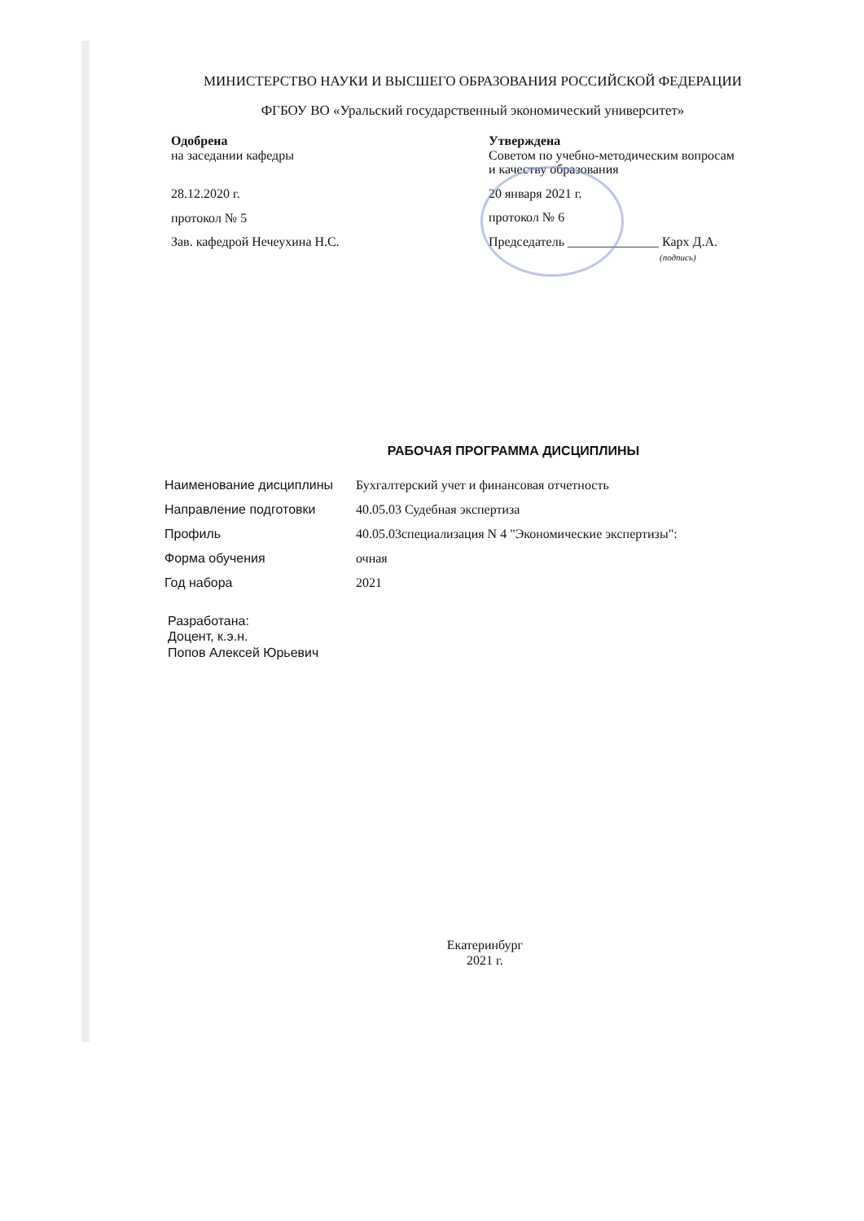МИНИСТЕРСТВО НАУКИ И ВЫСШЕГО ОБРАЗОВАНИЯ РОССИЙСКОЙ ФЕДЕРАЦИИ
ФГБОУ ВО «Уральский государственный экономический университет»
Одобрена
на заседании кафедры
28.12.2020 г.
протокол № 5
Зав. кафедрой Нечеухина Н.С.
Утверждена
Советом по учебно-методическим вопросам
и качеству образования
20 января 2021 г.
протокол № 6
Председатель ______________ Карх Д.А.
(подпись)
РАБОЧАЯ ПРОГРАММА ДИСЦИПЛИНЫ
| Наименование дисциплины | Бухгалтерский учет и финансовая отчетность |
| Направление подготовки | 40.05.03 Судебная экспертиза |
| Профиль | 40.05.03специализация N 4 "Экономические экспертизы": |
| Форма обучения | очная |
| Год набора | 2021 |
Разработана:
Доцент, к.э.н.
Попов Алексей Юрьевич
Екатеринбург
2021 г.